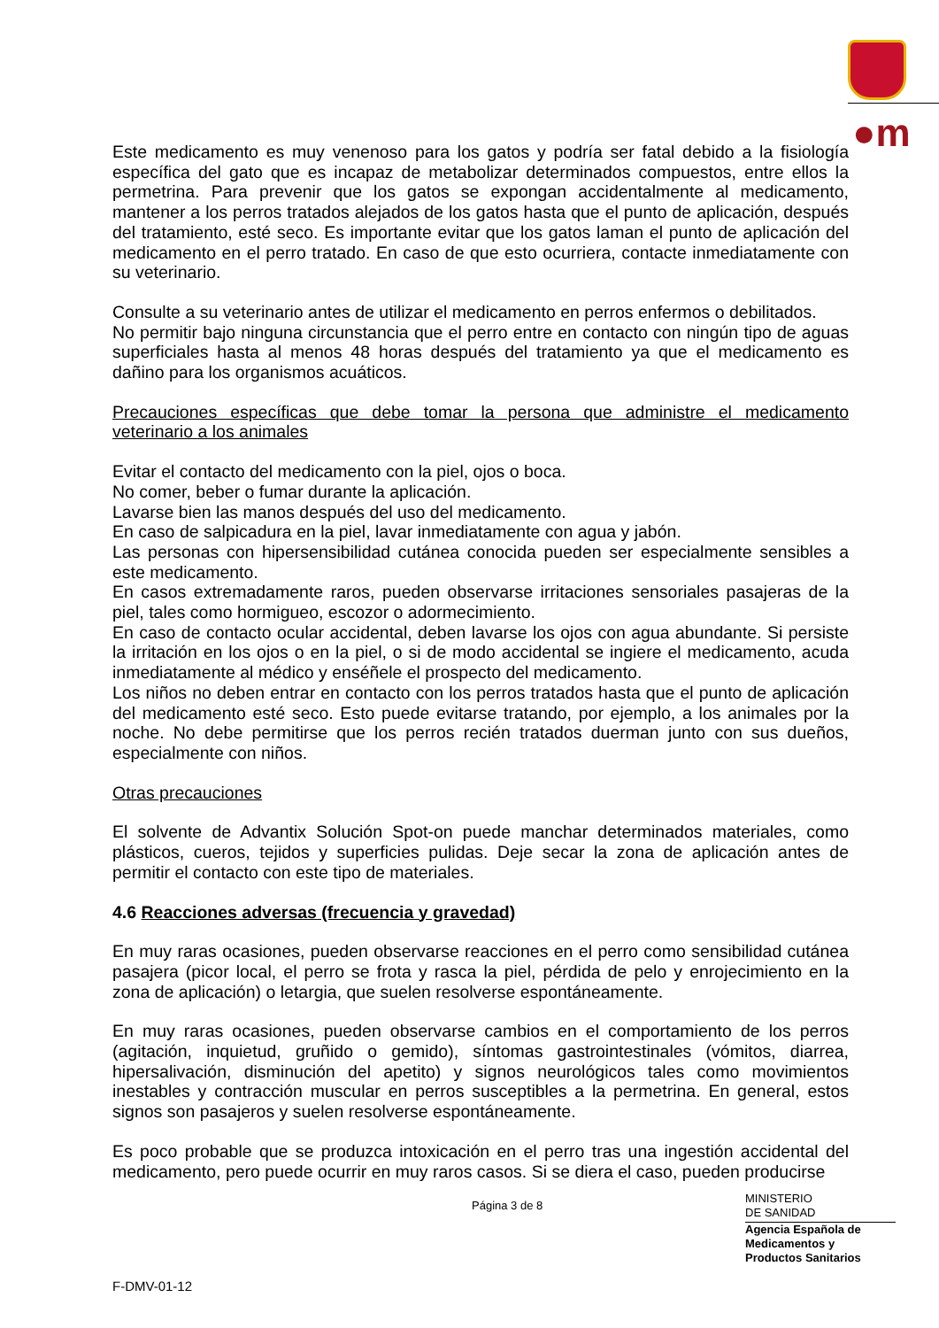●m
Este medicamento es muy venenoso para los gatos y podría ser fatal debido a la fisiología específica del gato que es incapaz de metabolizar determinados compuestos, entre ellos la permetrina. Para prevenir que los gatos se expongan accidentalmente al medicamento, mantener a los perros tratados alejados de los gatos hasta que el punto de aplicación, después del tratamiento, esté seco. Es importante evitar que los gatos laman el punto de aplicación del medicamento en el perro tratado. En caso de que esto ocurriera, contacte inmediatamente con su veterinario.
Consulte a su veterinario antes de utilizar el medicamento en perros enfermos o debilitados.
No permitir bajo ninguna circunstancia que el perro entre en contacto con ningún tipo de aguas superficiales hasta al menos 48 horas después del tratamiento ya que el medicamento es dañino para los organismos acuáticos.
Precauciones específicas que debe tomar la persona que administre el medicamento veterinario a los animales
Evitar el contacto del medicamento con la piel, ojos o boca.
No comer, beber o fumar durante la aplicación.
Lavarse bien las manos después del uso del medicamento.
En caso de salpicadura en la piel, lavar inmediatamente con agua y jabón.
Las personas con hipersensibilidad cutánea conocida pueden ser especialmente sensibles a este medicamento.
En casos extremadamente raros, pueden observarse irritaciones sensoriales pasajeras de la piel, tales como hormigueo, escozor o adormecimiento.
En caso de contacto ocular accidental, deben lavarse los ojos con agua abundante. Si persiste la irritación en los ojos o en la piel, o si de modo accidental se ingiere el medicamento, acuda inmediatamente al médico y enséñele el prospecto del medicamento.
Los niños no deben entrar en contacto con los perros tratados hasta que el punto de aplicación del medicamento esté seco. Esto puede evitarse tratando, por ejemplo, a los animales por la noche. No debe permitirse que los perros recién tratados duerman junto con sus dueños, especialmente con niños.
Otras precauciones
El solvente de Advantix Solución Spot-on puede manchar determinados materiales, como plásticos, cueros, tejidos y superficies pulidas. Deje secar la zona de aplicación antes de permitir el contacto con este tipo de materiales.
4.6 Reacciones adversas (frecuencia y gravedad)
En muy raras ocasiones, pueden observarse reacciones en el perro como sensibilidad cutánea pasajera (picor local, el perro se frota y rasca la piel, pérdida de pelo y enrojecimiento en la zona de aplicación) o letargia, que suelen resolverse espontáneamente.
En muy raras ocasiones, pueden observarse cambios en el comportamiento de los perros (agitación, inquietud, gruñido o gemido), síntomas gastrointestinales (vómitos, diarrea, hipersalivación, disminución del apetito) y signos neurológicos tales como movimientos inestables y contracción muscular en perros susceptibles a la permetrina. En general, estos signos son pasajeros y suelen resolverse espontáneamente.
Es poco probable que se produzca intoxicación en el perro tras una ingestión accidental del medicamento, pero puede ocurrir en muy raros casos. Si se diera el caso, pueden producirse
Página 3 de 8
MINISTERIO
DE SANIDAD
Agencia Española de
Medicamentos y
Productos Sanitarios
F-DMV-01-12